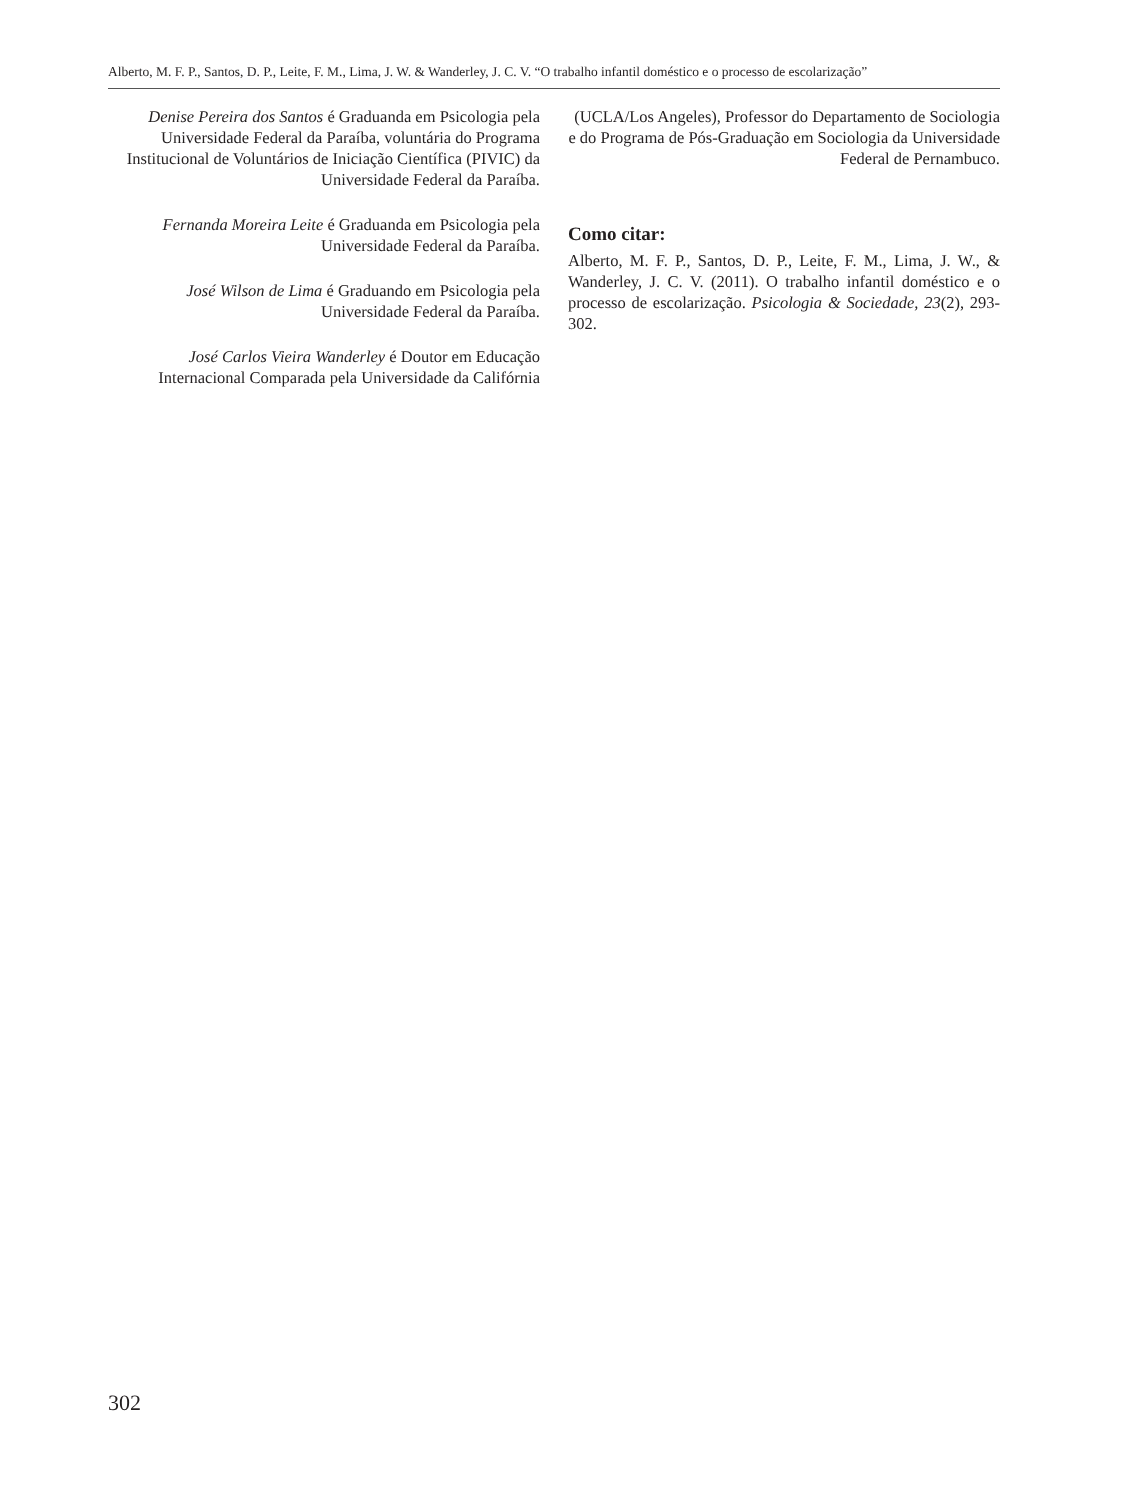Alberto, M. F. P., Santos, D. P., Leite, F. M., Lima, J. W. & Wanderley, J. C. V. “O trabalho infantil doméstico e o processo de escolarização”
Denise Pereira dos Santos é Graduanda em Psicologia pela Universidade Federal da Paraíba, voluntária do Programa Institucional de Voluntários de Iniciação Científica (PIVIC) da Universidade Federal da Paraíba.
Fernanda Moreira Leite é Graduanda em Psicologia pela Universidade Federal da Paraíba.
José Wilson de Lima é Graduando em Psicologia pela Universidade Federal da Paraíba.
José Carlos Vieira Wanderley é Doutor em Educação Internacional Comparada pela Universidade da Califórnia
(UCLA/Los Angeles), Professor do Departamento de Sociologia e do Programa de Pós-Graduação em Sociologia da Universidade Federal de Pernambuco.
Como citar:
Alberto, M. F. P., Santos, D. P., Leite, F. M., Lima, J. W., & Wanderley, J. C. V. (2011). O trabalho infantil doméstico e o processo de escolarização. Psicologia & Sociedade, 23(2), 293-302.
302